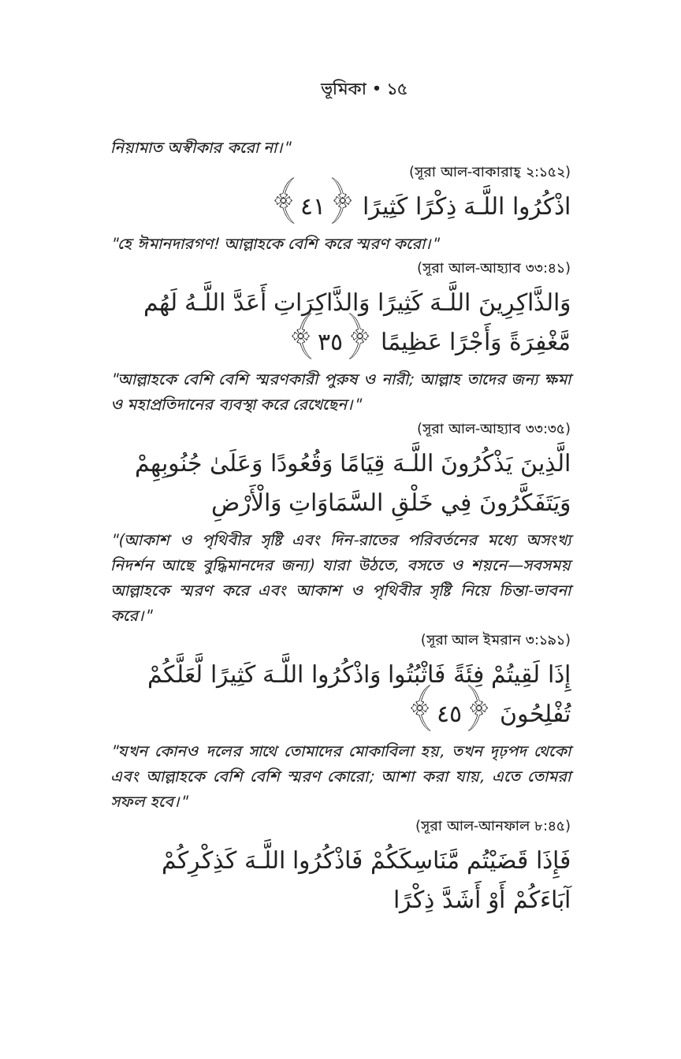ভূমিকা • ১৫
নিয়ামাত অস্বীকার করো না।"
(সূরা আল-বাকারাহ্ ২:১৫২)
اذْكُرُوا اللَّـهَ ذِكْرًا كَثِيرًا ﴿٤١﴾
"হে ঈমানদারগণ! আল্লাহকে বেশি করে স্মরণ করো।"
(সূরা আল-আহ্যাব ৩৩:৪১)
وَالذَّاكِرِينَ اللَّـهَ كَثِيرًا وَالذَّاكِرَاتِ أَعَدَّ اللَّـهُ لَهُم مَّغْفِرَةً وَأَجْرًا عَظِيمًا ﴿٣٥﴾
"আল্লাহকে বেশি বেশি স্মরণকারী পুরুষ ও নারী; আল্লাহ তাদের জন্য ক্ষমা ও মহাপ্রতিদানের ব্যবস্থা করে রেখেছেন।"
(সূরা আল-আহ্যাব ৩৩:৩৫)
الَّذِينَ يَذْكُرُونَ اللَّـهَ قِيَامًا وَقُعُودًا وَعَلَىٰ جُنُوبِهِمْ وَيَتَفَكَّرُونَ فِي خَلْقِ السَّمَاوَاتِ وَالْأَرْضِ
"(আকাশ ও পৃথিবীর সৃষ্টি এবং দিন-রাতের পরিবর্তনের মধ্যে অসংখ্য নিদর্শন আছে বুদ্ধিমানদের জন্য) যারা উঠতে, বসতে ও শয়নে—সবসময় আল্লাহকে স্মরণ করে এবং আকাশ ও পৃথিবীর সৃষ্টি নিয়ে চিন্তা-ভাবনা করে।"
(সূরা আল ইমরান ৩:১৯১)
إِذَا لَقِيتُمْ فِئَةً فَاثْبُتُوا وَاذْكُرُوا اللَّـهَ كَثِيرًا لَّعَلَّكُمْ تُفْلِحُونَ ﴿٤٥﴾
"যখন কোনও দলের সাথে তোমাদের মোকাবিলা হয়, তখন দৃঢ়পদ থেকো এবং আল্লাহকে বেশি বেশি স্মরণ কোরো; আশা করা যায়, এতে তোমরা সফল হবে।"
(সূরা আল-আনফাল ৮:৪৫)
فَإِذَا قَضَيْتُم مَّنَاسِكَكُمْ فَاذْكُرُوا اللَّـهَ كَذِكْرِكُمْ آبَاءَكُمْ أَوْ أَشَدَّ ذِكْرًا